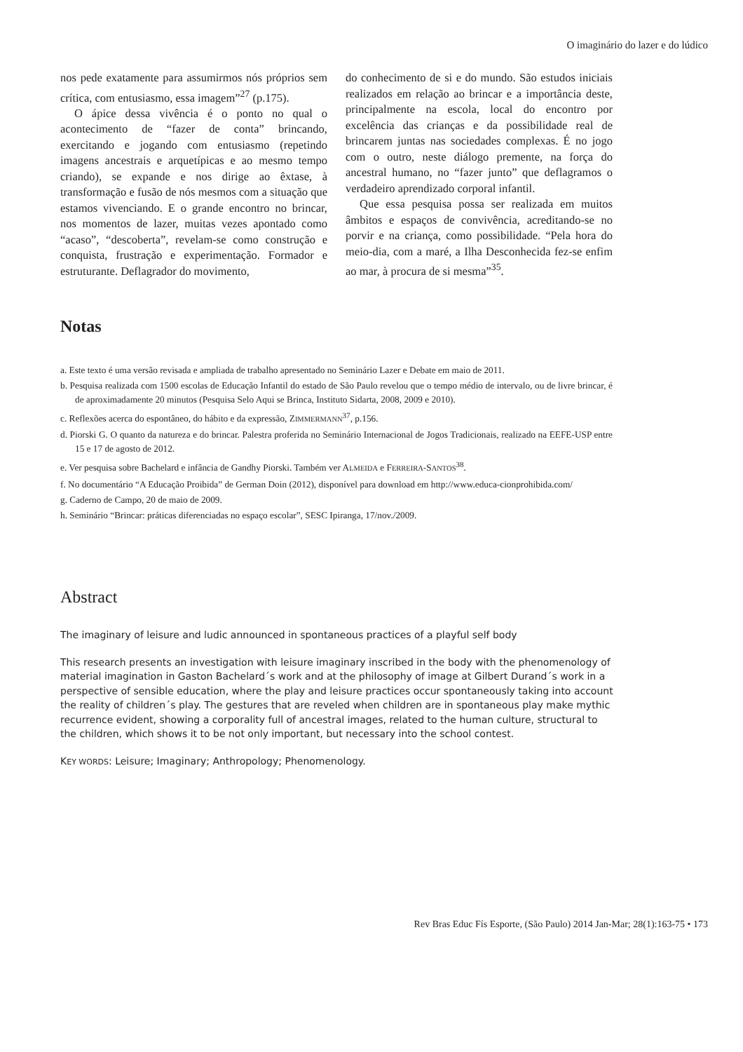O imaginário do lazer e do lúdico
nos pede exatamente para assumirmos nós próprios sem crítica, com entusiasmo, essa imagem”<sup>27</sup> (p.175).
O ápice dessa vivência é o ponto no qual o acontecimento de “fazer de conta” brincando, exercitando e jogando com entusiasmo (repetindo imagens ancestrais e arquetípicas e ao mesmo tempo criando), se expande e nos dirige ao êxtase, à transformação e fusão de nós mesmos com a situação que estamos vivenciando. E o grande encontro no brincar, nos momentos de lazer, muitas vezes apontado como “acaso”, “descoberta”, revelam-se como construção e conquista, frustração e experimentação. Formador e estruturante. Deflagrador do movimento,
do conhecimento de si e do mundo. São estudos iniciais realizados em relação ao brincar e a importância deste, principalmente na escola, local do encontro por excelência das crianças e da possibilidade real de brincarem juntas nas sociedades complexas. É no jogo com o outro, neste diálogo premente, na força do ancestral humano, no “fazer junto” que deflagramos o verdadeiro aprendizado corporal infantil.
Que essa pesquisa possa ser realizada em muitos âmbitos e espaços de convivência, acreditando-se no porvir e na criança, como possibilidade. “Pela hora do meio-dia, com a maré, a Ilha Desconhecida fez-se enfim ao mar, à procura de si mesma”<sup>35</sup>.
Notas
a. Este texto é uma versão revisada e ampliada de trabalho apresentado no Seminário Lazer e Debate em maio de 2011.
b. Pesquisa realizada com 1500 escolas de Educação Infantil do estado de São Paulo revelou que o tempo médio de intervalo, ou de livre brincar, é de aproximadamente 20 minutos (Pesquisa Selo Aqui se Brinca, Instituto Sidarta, 2008, 2009 e 2010).
c. Reflexões acerca do espontâneo, do hábito e da expressão, ZIMMERMANN<sup>37</sup>, p.156.
d. Piorski G. O quanto da natureza e do brincar. Palestra proferida no Seminário Internacional de Jogos Tradicionais, realizado na EEFE-USP entre 15 e 17 de agosto de 2012.
e. Ver pesquisa sobre Bachelard e infância de Gandhy Piorski. Também ver ALMEIDA e FERREIRA-SANTOS<sup>38</sup>.
f. No documentário “A Educação Proibida” de German Doin (2012), disponível para download em http://www.educa-cionprohibida.com/
g. Caderno de Campo, 20 de maio de 2009.
h. Seminário “Brincar: práticas diferenciadas no espaço escolar”, SESC Ipiranga, 17/nov./2009.
Abstract
The imaginary of leisure and ludic announced in spontaneous practices of a playful self body
This research presents an investigation with leisure imaginary inscribed in the body with the phenomenology of material imagination in Gaston Bachelard´s work and at the philosophy of image at Gilbert Durand´s work in a perspective of sensible education, where the play and leisure practices occur spontaneously taking into account the reality of children´s play. The gestures that are reveled when children are in spontaneous play make mythic recurrence evident, showing a corporality full of ancestral images, related to the human culture, structural to the children, which shows it to be not only important, but necessary into the school contest.
KEY WORDS: Leisure; Imaginary; Anthropology; Phenomenology.
Rev Bras Educ Fís Esporte, (São Paulo) 2014 Jan-Mar; 28(1):163-75 • 173